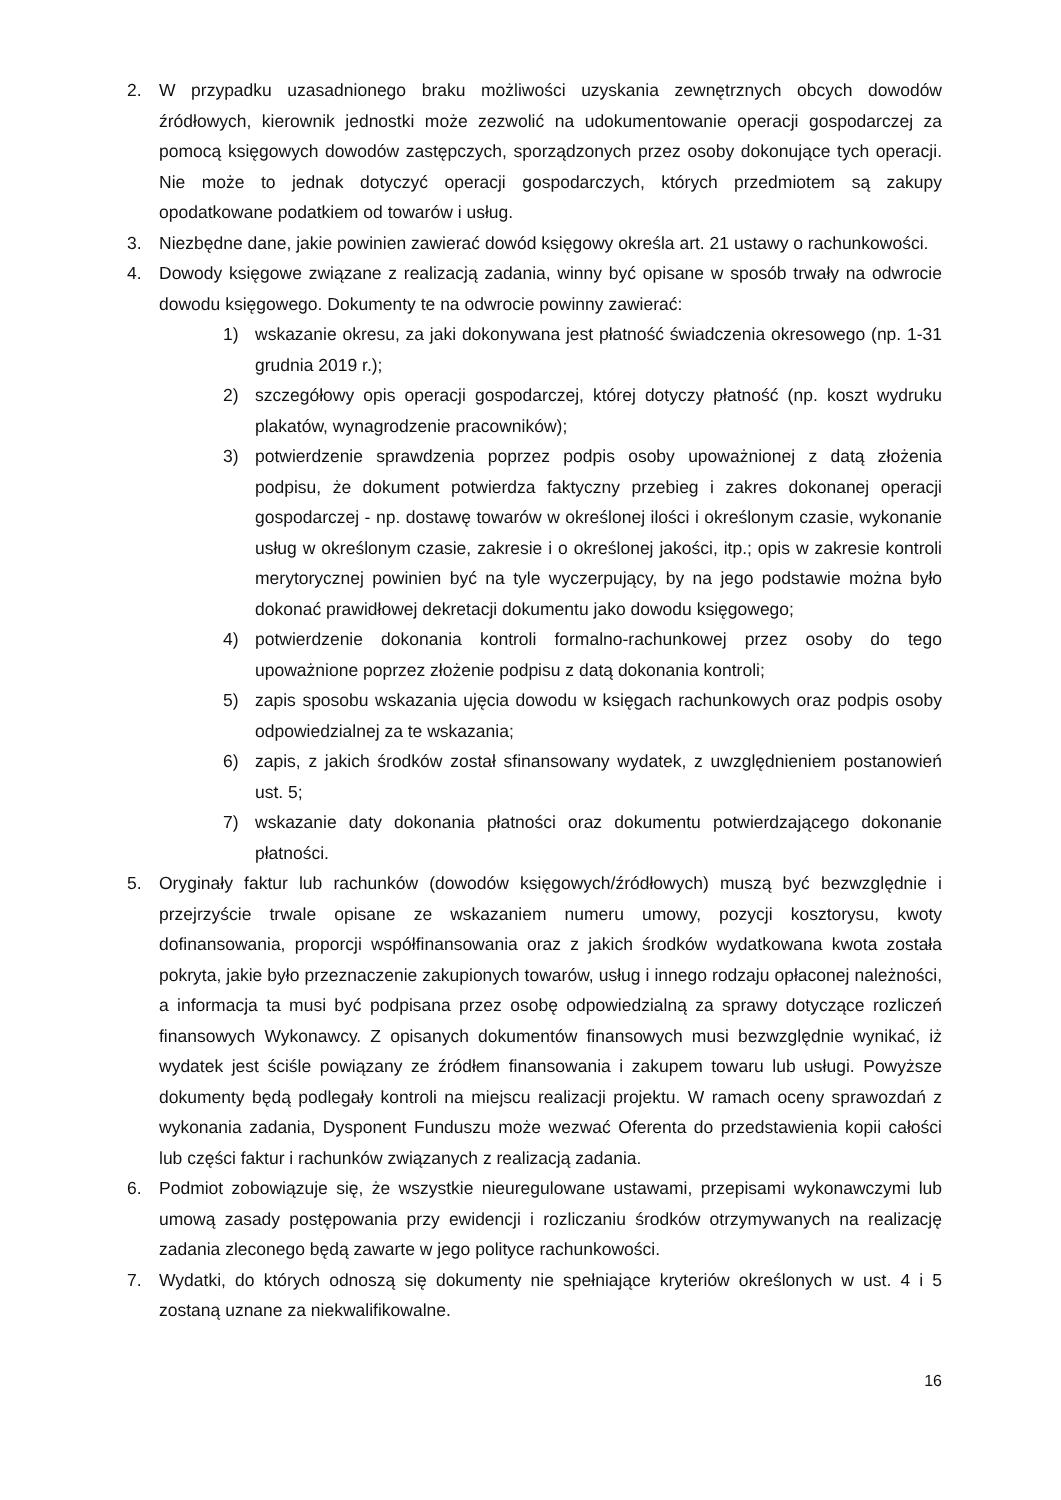2. W przypadku uzasadnionego braku możliwości uzyskania zewnętrznych obcych dowodów źródłowych, kierownik jednostki może zezwolić na udokumentowanie operacji gospodarczej za pomocą księgowych dowodów zastępczych, sporządzonych przez osoby dokonujące tych operacji. Nie może to jednak dotyczyć operacji gospodarczych, których przedmiotem są zakupy opodatkowane podatkiem od towarów i usług.
3. Niezbędne dane, jakie powinien zawierać dowód księgowy określa art. 21 ustawy o rachunkowości.
4. Dowody księgowe związane z realizacją zadania, winny być opisane w sposób trwały na odwrocie dowodu księgowego. Dokumenty te na odwrocie powinny zawierać:
1) wskazanie okresu, za jaki dokonywana jest płatność świadczenia okresowego (np. 1-31 grudnia 2019 r.);
2) szczegółowy opis operacji gospodarczej, której dotyczy płatność (np. koszt wydruku plakatów, wynagrodzenie pracowników);
3) potwierdzenie sprawdzenia poprzez podpis osoby upoważnionej z datą złożenia podpisu, że dokument potwierdza faktyczny przebieg i zakres dokonanej operacji gospodarczej - np. dostawę towarów w określonej ilości i określonym czasie, wykonanie usług w określonym czasie, zakresie i o określonej jakości, itp.; opis w zakresie kontroli merytorycznej powinien być na tyle wyczerpujący, by na jego podstawie można było dokonać prawidłowej dekretacji dokumentu jako dowodu księgowego;
4) potwierdzenie dokonania kontroli formalno-rachunkowej przez osoby do tego upoważnione poprzez złożenie podpisu z datą dokonania kontroli;
5) zapis sposobu wskazania ujęcia dowodu w księgach rachunkowych oraz podpis osoby odpowiedzialnej za te wskazania;
6) zapis, z jakich środków został sfinansowany wydatek, z uwzględnieniem postanowień ust. 5;
7) wskazanie daty dokonania płatności oraz dokumentu potwierdzającego dokonanie płatności.
5. Oryginały faktur lub rachunków (dowodów księgowych/źródłowych) muszą być bezwzględnie i przejrzyście trwale opisane ze wskazaniem numeru umowy, pozycji kosztorysu, kwoty dofinansowania, proporcji współfinansowania oraz z jakich środków wydatkowana kwota została pokryta, jakie było przeznaczenie zakupionych towarów, usług i innego rodzaju opłaconej należności, a informacja ta musi być podpisana przez osobę odpowiedzialną za sprawy dotyczące rozliczeń finansowych Wykonawcy. Z opisanych dokumentów finansowych musi bezwzględnie wynikać, iż wydatek jest ściśle powiązany ze źródłem finansowania i zakupem towaru lub usługi. Powyższe dokumenty będą podlegały kontroli na miejscu realizacji projektu. W ramach oceny sprawozdań z wykonania zadania, Dysponent Funduszu może wezwać Oferenta do przedstawienia kopii całości lub części faktur i rachunków związanych z realizacją zadania.
6. Podmiot zobowiązuje się, że wszystkie nieuregulowane ustawami, przepisami wykonawczymi lub umową zasady postępowania przy ewidencji i rozliczaniu środków otrzymywanych na realizację zadania zleconego będą zawarte w jego polityce rachunkowości.
7. Wydatki, do których odnoszą się dokumenty nie spełniające kryteriów określonych w ust. 4 i 5 zostaną uznane za niekwalifikowalne.
16